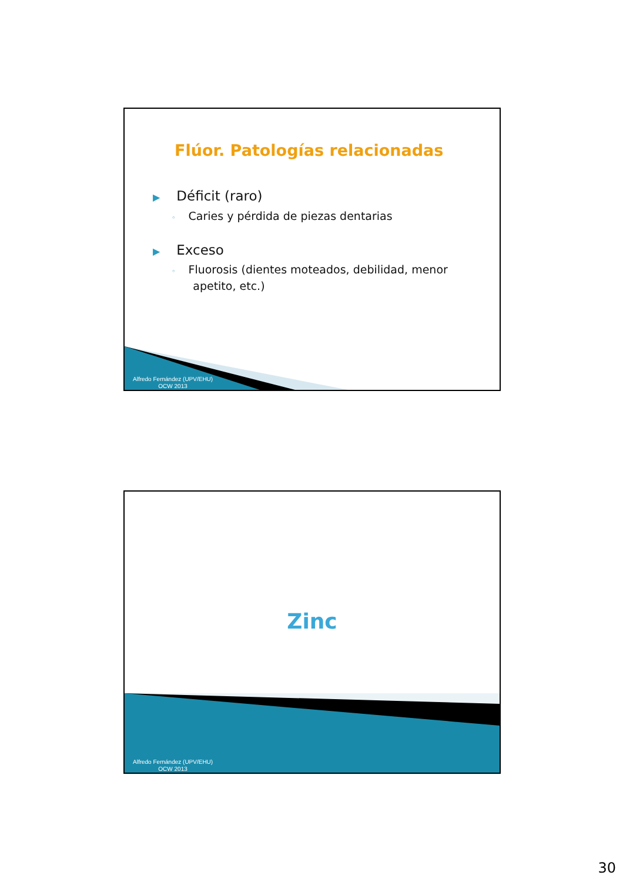Flúor. Patologías relacionadas
▶ Déficit (raro)
◦ Caries y pérdida de piezas dentarias
▶ Exceso
◦ Fluorosis (dientes moteados, debilidad, menor
apetito, etc.)
Alfredo Fernández (UPV/EHU)
OCW 2013
Zinc
Alfredo Fernández (UPV/EHU)
OCW 2013
30